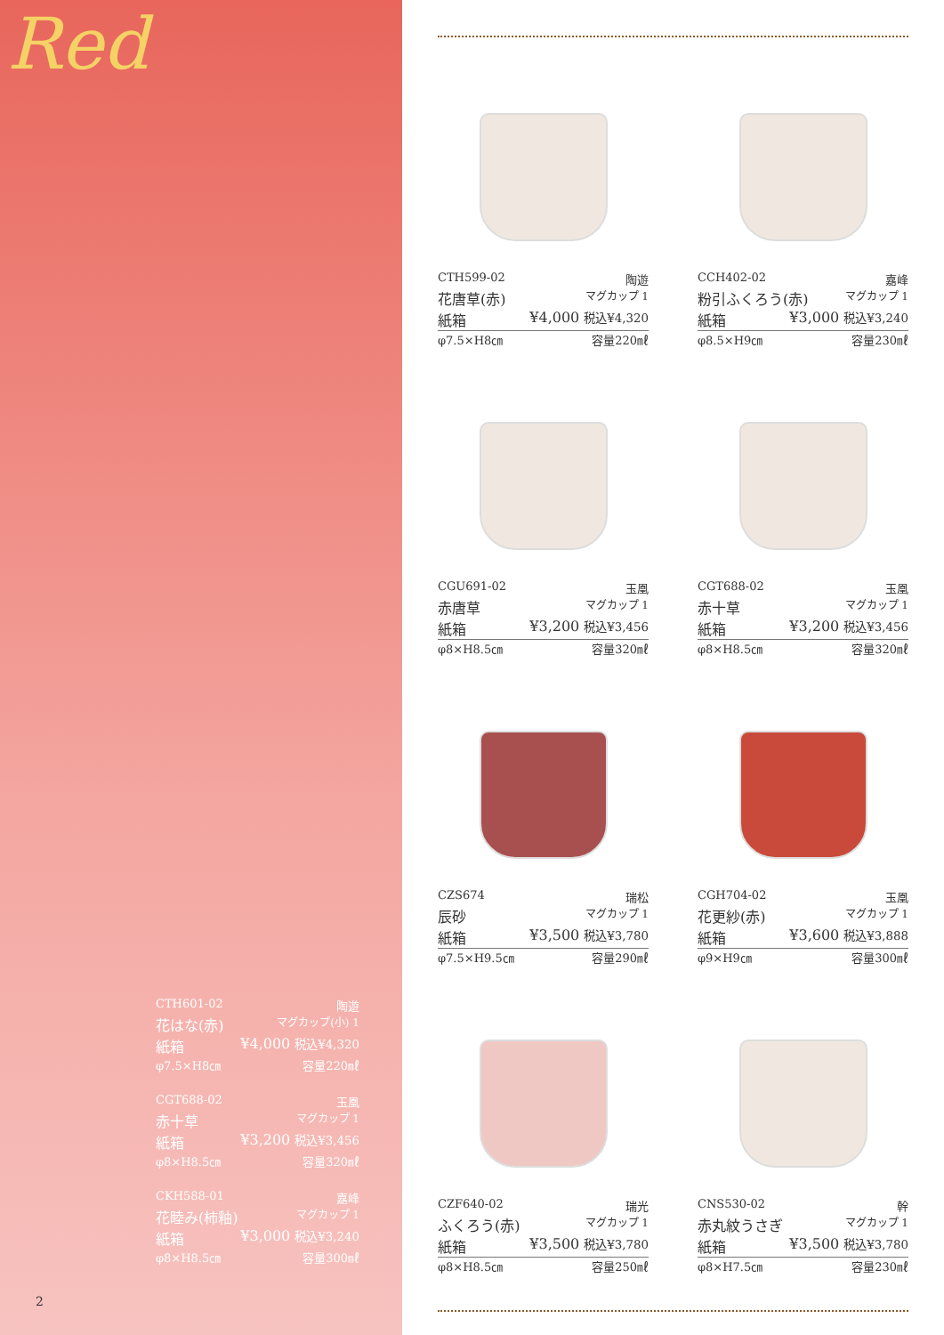Red
CTH601-02 陶遊
花はな(赤) マグカップ(小) 1
紙箱 ¥4,000 税込¥4,320
φ7.5×H8㎝ 容量220㎖
CGT688-02 玉凰
赤十草 マグカップ 1
紙箱 ¥3,200 税込¥3,456
φ8×H8.5㎝ 容量320㎖
CKH588-01 嘉峰
花睦み(柿釉) マグカップ 1
紙箱 ¥3,000 税込¥3,240
φ8×H8.5㎝ 容量300㎖
2
CTH599-02 陶遊
花唐草(赤) マグカップ 1
紙箱 ¥4,000 税込¥4,320
φ7.5×H8㎝ 容量220㎖
CCH402-02 嘉峰
粉引ふくろう(赤) マグカップ 1
紙箱 ¥3,000 税込¥3,240
φ8.5×H9㎝ 容量230㎖
CGU691-02 玉凰
赤唐草 マグカップ 1
紙箱 ¥3,200 税込¥3,456
φ8×H8.5㎝ 容量320㎖
CGT688-02 玉凰
赤十草 マグカップ 1
紙箱 ¥3,200 税込¥3,456
φ8×H8.5㎝ 容量320㎖
CZS674 瑞松
辰砂 マグカップ 1
紙箱 ¥3,500 税込¥3,780
φ7.5×H9.5㎝ 容量290㎖
CGH704-02 玉凰
花更紗(赤) マグカップ 1
紙箱 ¥3,600 税込¥3,888
φ9×H9㎝ 容量300㎖
CZF640-02 瑞光
ふくろう(赤) マグカップ 1
紙箱 ¥3,500 税込¥3,780
φ8×H8.5㎝ 容量250㎖
CNS530-02 幹
赤丸紋うさぎ マグカップ 1
紙箱 ¥3,500 税込¥3,780
φ8×H7.5㎝ 容量230㎖